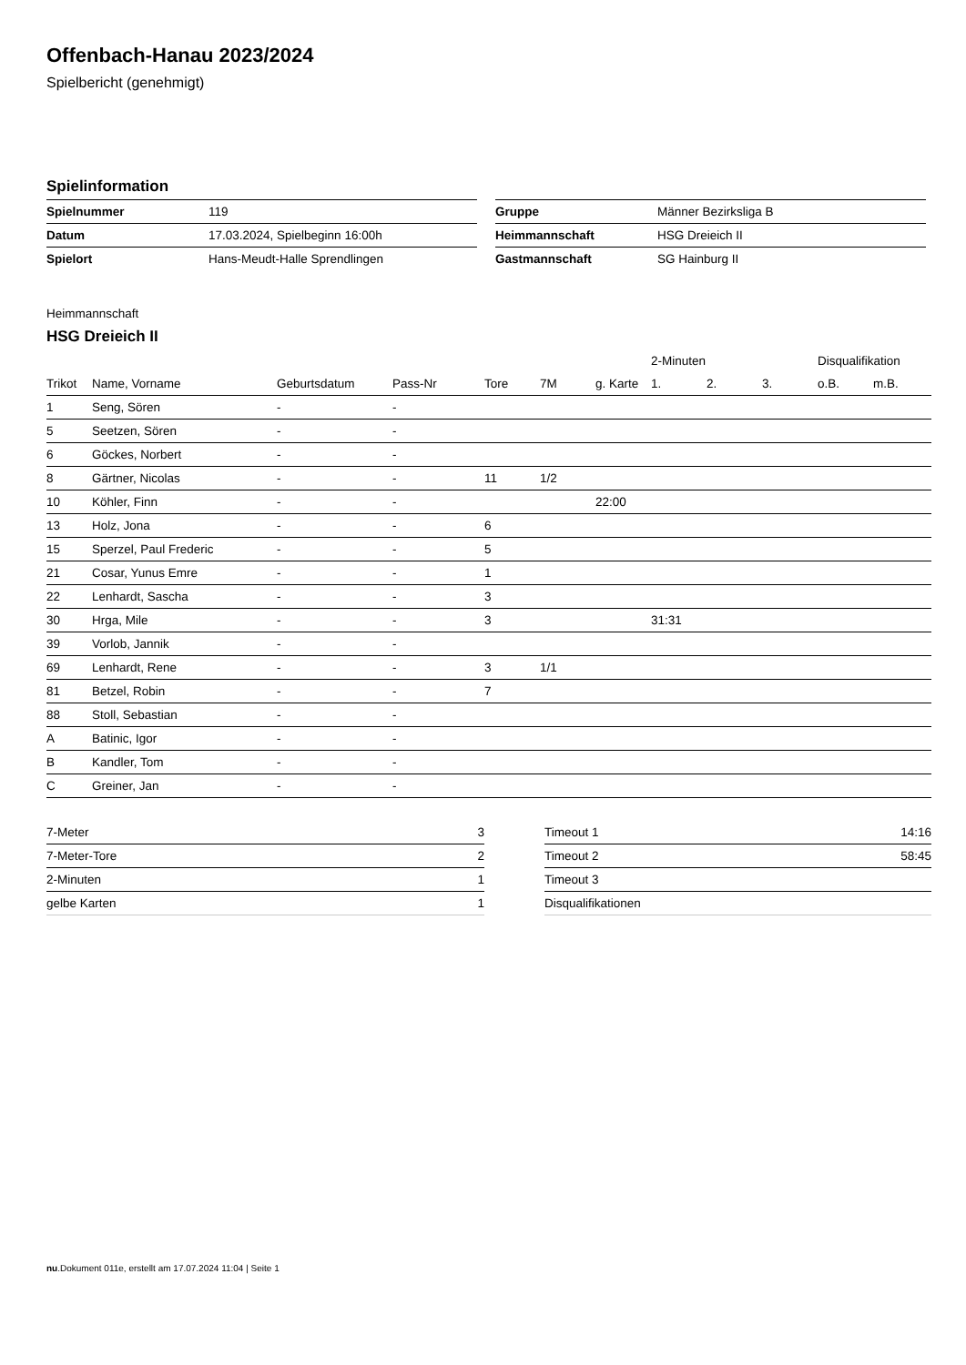Offenbach-Hanau 2023/2024
Spielbericht (genehmigt)
Spielinformation
| Spielnummer | 119 |
| Datum | 17.03.2024, Spielbeginn 16:00h |
| Spielort | Hans-Meudt-Halle Sprendlingen |
| Gruppe | Männer Bezirksliga B |
| Heimmannschaft | HSG Dreieich II |
| Gastmannschaft | SG Hainburg II |
Heimmannschaft
HSG Dreieich II
| | | | | | | | 2-Minuten | | | Disqualifikation | |
| --- | --- | --- | --- | --- | --- | --- | --- | --- | --- | --- | --- |
| Trikot | Name, Vorname | Geburtsdatum | Pass-Nr | Tore | 7M | g. Karte | 1. | 2. | 3. | o.B. | m.B. |
| 1 | Seng, Sören | - | - | | | | | | | | |
| 5 | Seetzen, Sören | - | - | | | | | | | | |
| 6 | Göckes, Norbert | - | - | | | | | | | | |
| 8 | Gärtner, Nicolas | - | - | 11 | 1/2 | | | | | | |
| 10 | Köhler, Finn | - | - | | | 22:00 | | | | | |
| 13 | Holz, Jona | - | - | 6 | | | | | | | |
| 15 | Sperzel, Paul Frederic | - | - | 5 | | | | | | | |
| 21 | Cosar, Yunus Emre | - | - | 1 | | | | | | | |
| 22 | Lenhardt, Sascha | - | - | 3 | | | | | | | |
| 30 | Hrga, Mile | - | - | 3 | | | 31:31 | | | | |
| 39 | Vorlob, Jannik | - | - | | | | | | | | |
| 69 | Lenhardt, Rene | - | - | 3 | 1/1 | | | | | | |
| 81 | Betzel, Robin | - | - | 7 | | | | | | | |
| 88 | Stoll, Sebastian | - | - | | | | | | | | |
| A | Batinic, Igor | - | - | | | | | | | | |
| B | Kandler, Tom | - | - | | | | | | | | |
| C | Greiner, Jan | - | - | | | | | | | | |
| 7-Meter | 3 |
| 7-Meter-Tore | 2 |
| 2-Minuten | 1 |
| gelbe Karten | 1 |
| Timeout 1 | 14:16 |
| Timeout 2 | 58:45 |
| Timeout 3 | |
| Disqualifikationen | |
nu.Dokument 011e, erstellt am 17.07.2024 11:04 | Seite 1